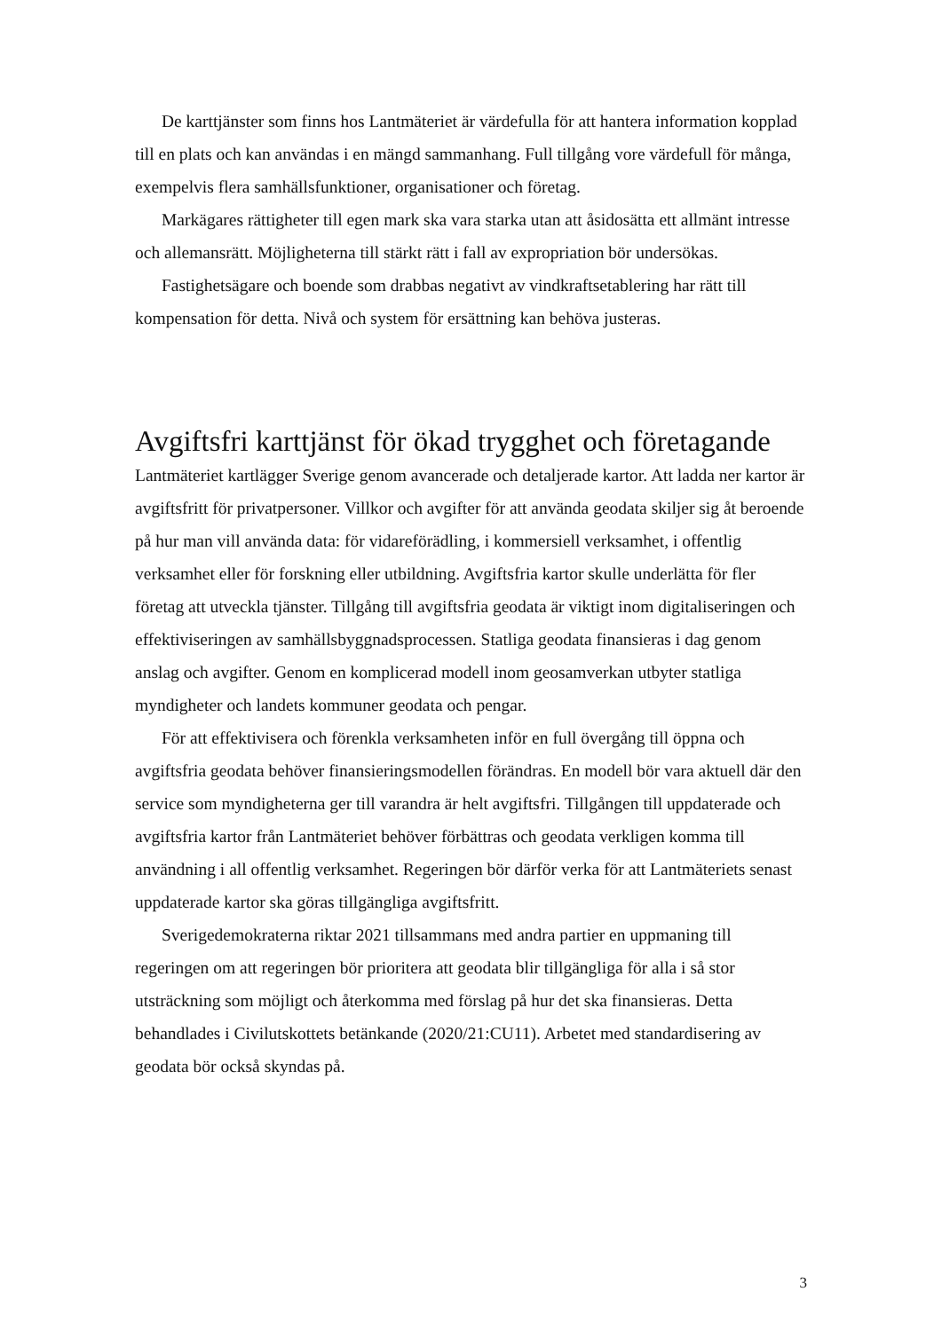De karttjänster som finns hos Lantmäteriet är värdefulla för att hantera information kopplad till en plats och kan användas i en mängd sammanhang. Full tillgång vore värdefull för många, exempelvis flera samhällsfunktioner, organisationer och företag.
Markägares rättigheter till egen mark ska vara starka utan att åsidosätta ett allmänt intresse och allemansrätt. Möjligheterna till stärkt rätt i fall av expropriation bör undersökas.
Fastighetsägare och boende som drabbas negativt av vindkraftsetablering har rätt till kompensation för detta. Nivå och system för ersättning kan behöva justeras.
Avgiftsfri karttjänst för ökad trygghet och företagande
Lantmäteriet kartlägger Sverige genom avancerade och detaljerade kartor. Att ladda ner kartor är avgiftsfritt för privatpersoner. Villkor och avgifter för att använda geodata skiljer sig åt beroende på hur man vill använda data: för vidareförädling, i kommersiell verksamhet, i offentlig verksamhet eller för forskning eller utbildning. Avgiftsfria kartor skulle underlätta för fler företag att utveckla tjänster. Tillgång till avgiftsfria geodata är viktigt inom digitaliseringen och effektiviseringen av samhällsbyggnadsprocessen. Statliga geodata finansieras i dag genom anslag och avgifter. Genom en komplicerad modell inom geosamverkan utbyter statliga myndigheter och landets kommuner geodata och pengar.
För att effektivisera och förenkla verksamheten inför en full övergång till öppna och avgiftsfria geodata behöver finansieringsmodellen förändras. En modell bör vara aktuell där den service som myndigheterna ger till varandra är helt avgiftsfri. Tillgången till uppdaterade och avgiftsfria kartor från Lantmäteriet behöver förbättras och geodata verkligen komma till användning i all offentlig verksamhet. Regeringen bör därför verka för att Lantmäteriets senast uppdaterade kartor ska göras tillgängliga avgiftsfritt.
Sverigedemokraterna riktar 2021 tillsammans med andra partier en uppmaning till regeringen om att regeringen bör prioritera att geodata blir tillgängliga för alla i så stor utsträckning som möjligt och återkomma med förslag på hur det ska finansieras. Detta behandlades i Civilutskottets betänkande (2020/21:CU11). Arbetet med standardisering av geodata bör också skyndas på.
3